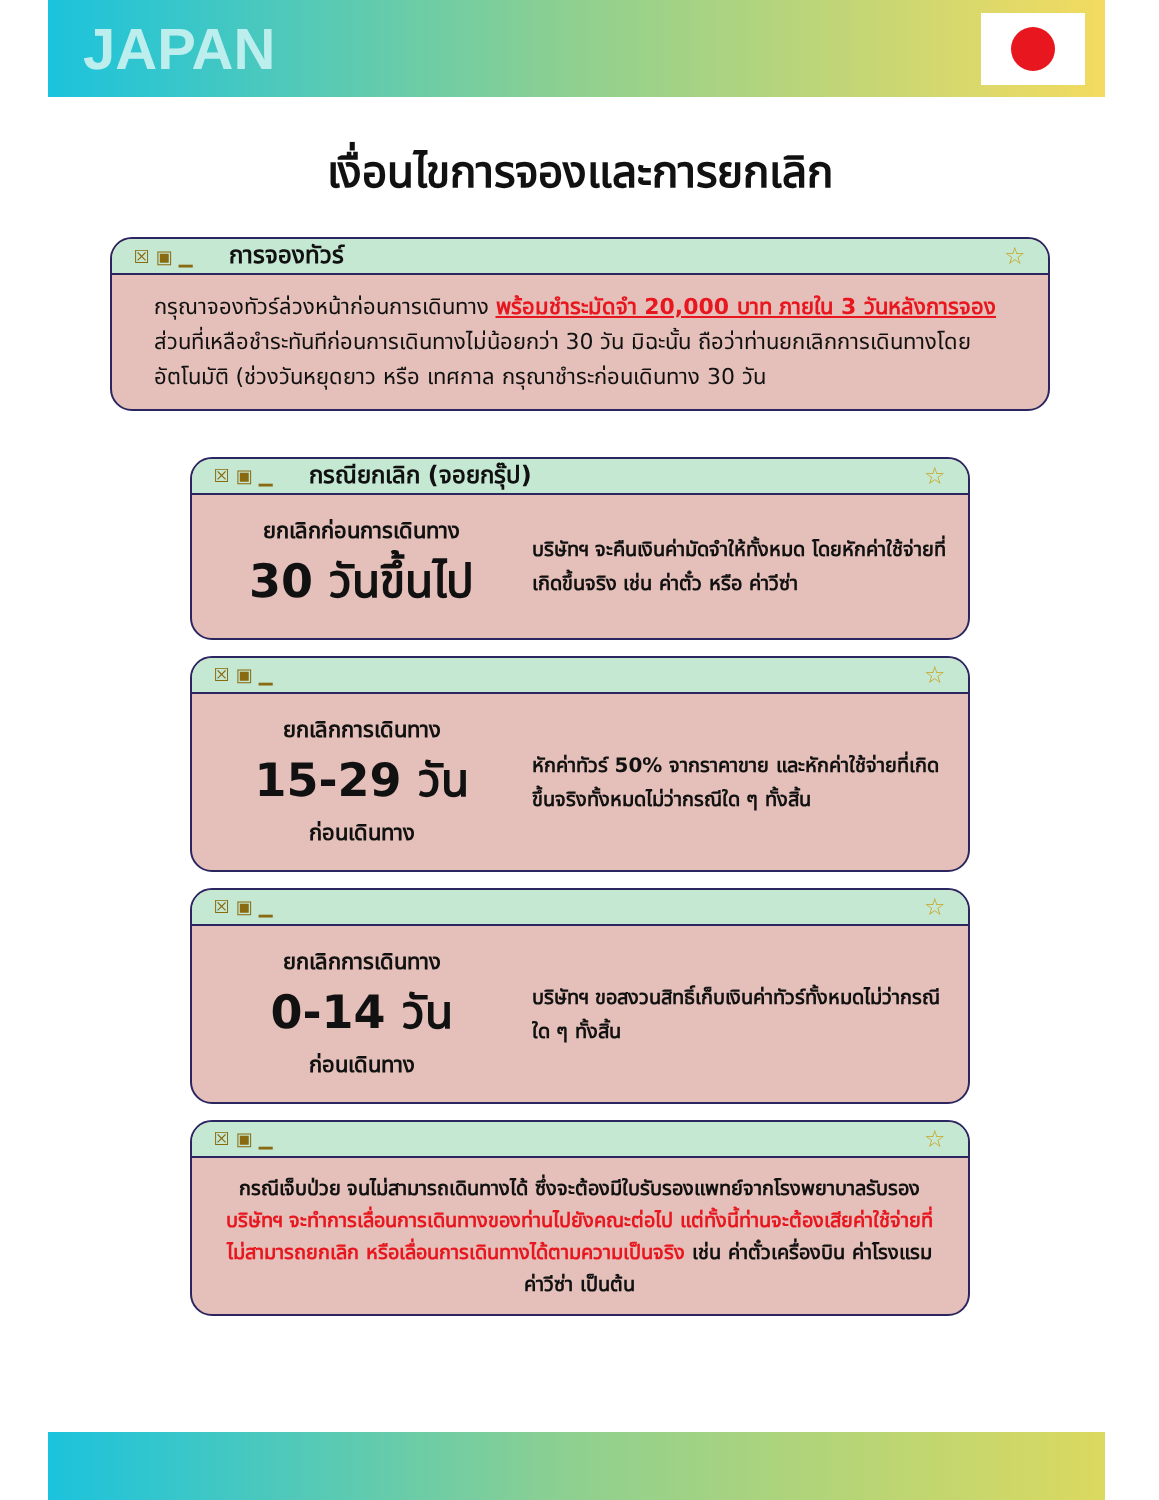JAPAN
เงื่อนไขการจองและการยกเลิก
☒▣▁ การจองทัวร์ ☆
กรุณาจองทัวร์ล่วงหน้าก่อนการเดินทาง พร้อมชำระมัดจำ 20,000 บาท ภายใน 3 วันหลังการจอง ส่วนที่เหลือชำระทันทีก่อนการเดินทางไม่น้อยกว่า 30 วัน มิฉะนั้น ถือว่าท่านยกเลิกการเดินทางโดยอัตโนมัติ (ช่วงวันหยุดยาว หรือ เทศกาล กรุณาชำระก่อนเดินทาง 30 วัน
☒▣▁ กรณียกเลิก (จอยกรุ๊ป) ☆
ยกเลิกก่อนการเดินทาง
30 วันขึ้นไป
บริษัทฯ จะคืนเงินค่ามัดจำให้ทั้งหมด โดยหักค่าใช้จ่ายที่เกิดขึ้นจริง เช่น ค่าตั๋ว หรือ ค่าวีซ่า
☒▣▁ ☆
ยกเลิกการเดินทาง
15-29 วัน
ก่อนเดินทาง
หักค่าทัวร์ 50% จากราคาขาย และหักค่าใช้จ่ายที่เกิดขึ้นจริงทั้งหมดไม่ว่ากรณีใด ๆ ทั้งสิ้น
☒▣▁ ☆
ยกเลิกการเดินทาง
0-14 วัน
ก่อนเดินทาง
บริษัทฯ ขอสงวนสิทธิ์เก็บเงินค่าทัวร์ทั้งหมดไม่ว่ากรณีใด ๆ ทั้งสิ้น
☒▣▁ ☆
กรณีเจ็บป่วย จนไม่สามารถเดินทางได้ ซึ่งจะต้องมีใบรับรองแพทย์จากโรงพยาบาลรับรอง บริษัทฯ จะทำการเลื่อนการเดินทางของท่านไปยังคณะต่อไป แต่ทั้งนี้ท่านจะต้องเสียค่าใช้จ่ายที่ไม่สามารถยกเลิก หรือเลื่อนการเดินทางได้ตามความเป็นจริง เช่น ค่าตั๋วเครื่องบิน ค่าโรงแรม ค่าวีซ่า เป็นต้น